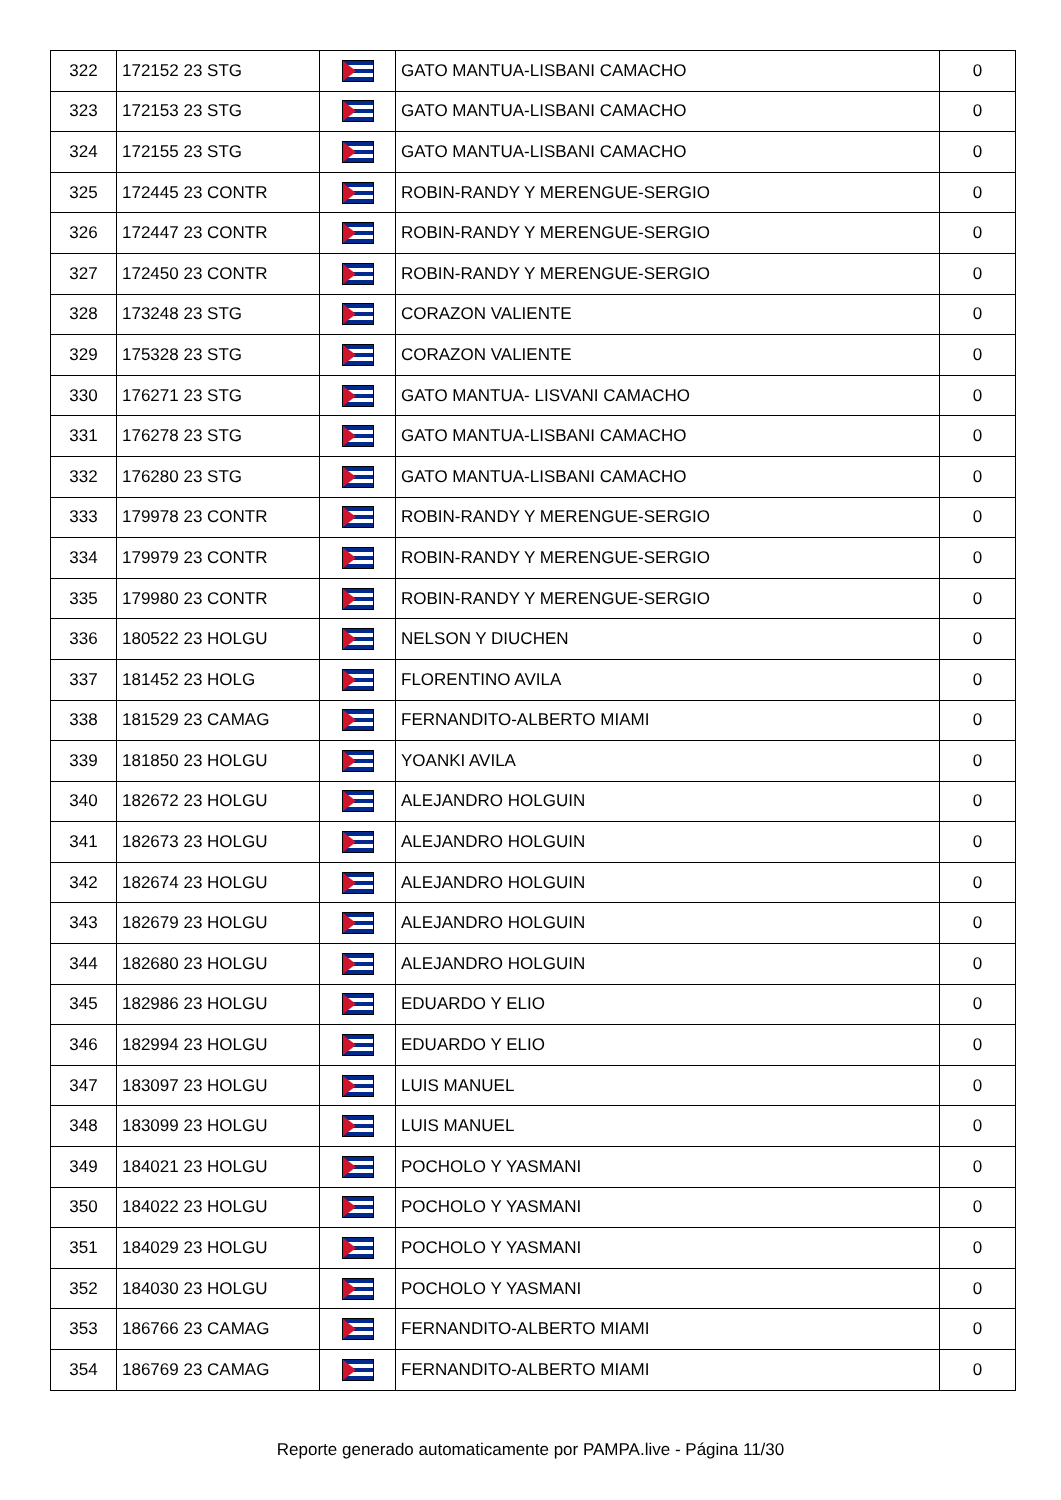| 322 | 172152 23 STG | | GATO MANTUA-LISBANI CAMACHO | 0 |
| 323 | 172153 23 STG | | GATO MANTUA-LISBANI CAMACHO | 0 |
| 324 | 172155 23 STG | | GATO MANTUA-LISBANI CAMACHO | 0 |
| 325 | 172445 23 CONTR | | ROBIN-RANDY Y MERENGUE-SERGIO | 0 |
| 326 | 172447 23 CONTR | | ROBIN-RANDY Y MERENGUE-SERGIO | 0 |
| 327 | 172450 23 CONTR | | ROBIN-RANDY Y MERENGUE-SERGIO | 0 |
| 328 | 173248 23 STG | | CORAZON VALIENTE | 0 |
| 329 | 175328 23 STG | | CORAZON VALIENTE | 0 |
| 330 | 176271 23 STG | | GATO MANTUA- LISVANI CAMACHO | 0 |
| 331 | 176278 23 STG | | GATO MANTUA-LISBANI CAMACHO | 0 |
| 332 | 176280 23 STG | | GATO MANTUA-LISBANI CAMACHO | 0 |
| 333 | 179978 23 CONTR | | ROBIN-RANDY Y MERENGUE-SERGIO | 0 |
| 334 | 179979 23 CONTR | | ROBIN-RANDY Y MERENGUE-SERGIO | 0 |
| 335 | 179980 23 CONTR | | ROBIN-RANDY Y MERENGUE-SERGIO | 0 |
| 336 | 180522 23 HOLGU | | NELSON Y DIUCHEN | 0 |
| 337 | 181452 23 HOLG | | FLORENTINO AVILA | 0 |
| 338 | 181529 23 CAMAG | | FERNANDITO-ALBERTO MIAMI | 0 |
| 339 | 181850 23 HOLGU | | YOANKI AVILA | 0 |
| 340 | 182672 23 HOLGU | | ALEJANDRO HOLGUIN | 0 |
| 341 | 182673 23 HOLGU | | ALEJANDRO HOLGUIN | 0 |
| 342 | 182674 23 HOLGU | | ALEJANDRO HOLGUIN | 0 |
| 343 | 182679 23 HOLGU | | ALEJANDRO HOLGUIN | 0 |
| 344 | 182680 23 HOLGU | | ALEJANDRO HOLGUIN | 0 |
| 345 | 182986 23 HOLGU | | EDUARDO Y ELIO | 0 |
| 346 | 182994 23 HOLGU | | EDUARDO Y ELIO | 0 |
| 347 | 183097 23 HOLGU | | LUIS MANUEL | 0 |
| 348 | 183099 23 HOLGU | | LUIS MANUEL | 0 |
| 349 | 184021 23 HOLGU | | POCHOLO Y YASMANI | 0 |
| 350 | 184022 23 HOLGU | | POCHOLO Y YASMANI | 0 |
| 351 | 184029 23 HOLGU | | POCHOLO Y YASMANI | 0 |
| 352 | 184030 23 HOLGU | | POCHOLO Y YASMANI | 0 |
| 353 | 186766 23 CAMAG | | FERNANDITO-ALBERTO MIAMI | 0 |
| 354 | 186769 23 CAMAG | | FERNANDITO-ALBERTO MIAMI | 0 |
Reporte generado automaticamente por PAMPA.live - Página 11/30